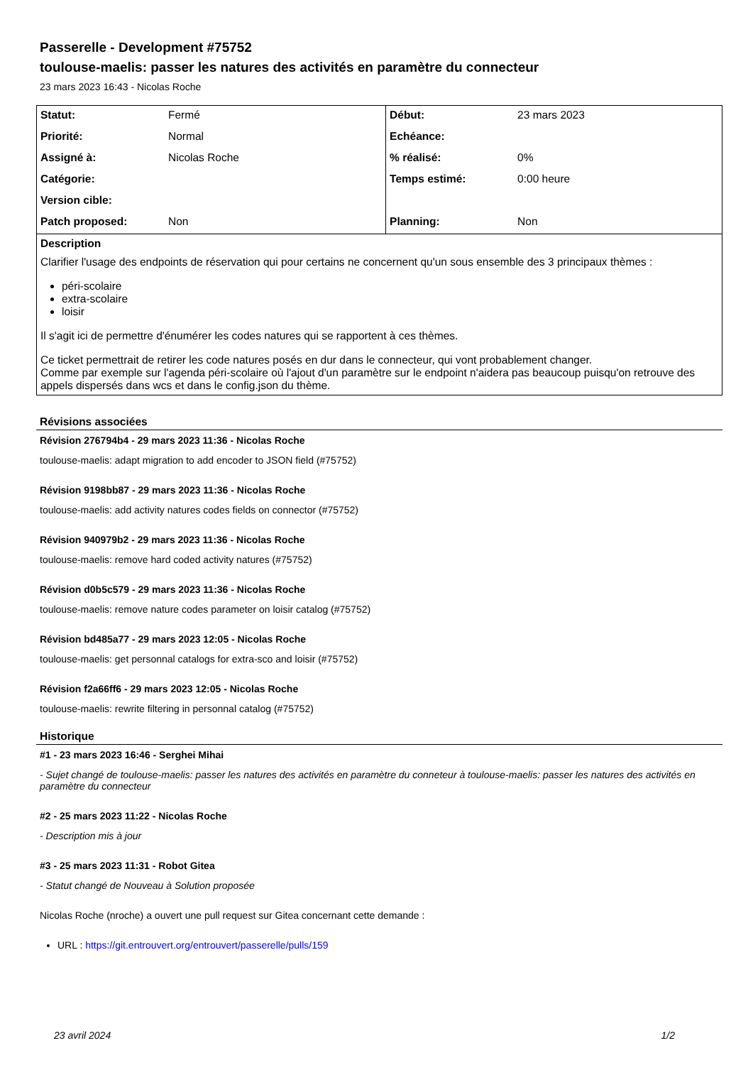Passerelle - Development #75752
toulouse-maelis: passer les natures des activités en paramètre du connecteur
23 mars 2023 16:43 - Nicolas Roche
| Statut: | Fermé | Début: | 23 mars 2023 |
| Priorité: | Normal | Echéance: | |
| Assigné à: | Nicolas Roche | % réalisé: | 0% |
| Catégorie: | | Temps estimé: | 0:00 heure |
| Version cible: | | | |
| Patch proposed: | Non | Planning: | Non |
| Description Clarifier l'usage des endpoints de réservation qui pour certains ne concernent qu'un sous ensemble des 3 principaux thèmes : péri-scolaire extra-scolaire loisir Il s'agit ici de permettre d'énumérer les codes natures qui se rapportent à ces thèmes. Ce ticket permettrait de retirer les code natures posés en dur dans le connecteur, qui vont probablement changer. Comme par exemple sur l'agenda péri-scolaire où l'ajout d'un paramètre sur le endpoint n'aidera pas beaucoup puisqu'on retrouve des appels dispersés dans wcs et dans le config.json du thème. | | | |
Révisions associées
Révision 276794b4 - 29 mars 2023 11:36 - Nicolas Roche
toulouse-maelis: adapt migration to add encoder to JSON field (#75752)
Révision 9198bb87 - 29 mars 2023 11:36 - Nicolas Roche
toulouse-maelis: add activity natures codes fields on connector (#75752)
Révision 940979b2 - 29 mars 2023 11:36 - Nicolas Roche
toulouse-maelis: remove hard coded activity natures (#75752)
Révision d0b5c579 - 29 mars 2023 11:36 - Nicolas Roche
toulouse-maelis: remove nature codes parameter on loisir catalog (#75752)
Révision bd485a77 - 29 mars 2023 12:05 - Nicolas Roche
toulouse-maelis: get personnal catalogs for extra-sco and loisir (#75752)
Révision f2a66ff6 - 29 mars 2023 12:05 - Nicolas Roche
toulouse-maelis: rewrite filtering in personnal catalog (#75752)
Historique
#1 - 23 mars 2023 16:46 - Serghei Mihai
- Sujet changé de toulouse-maelis: passer les natures des activités en paramètre du conneteur à toulouse-maelis: passer les natures des activités en paramètre du connecteur
#2 - 25 mars 2023 11:22 - Nicolas Roche
- Description mis à jour
#3 - 25 mars 2023 11:31 - Robot Gitea
- Statut changé de Nouveau à Solution proposée
Nicolas Roche (nroche) a ouvert une pull request sur Gitea concernant cette demande :
URL : https://git.entrouvert.org/entrouvert/passerelle/pulls/159
23 avril 2024 1/2